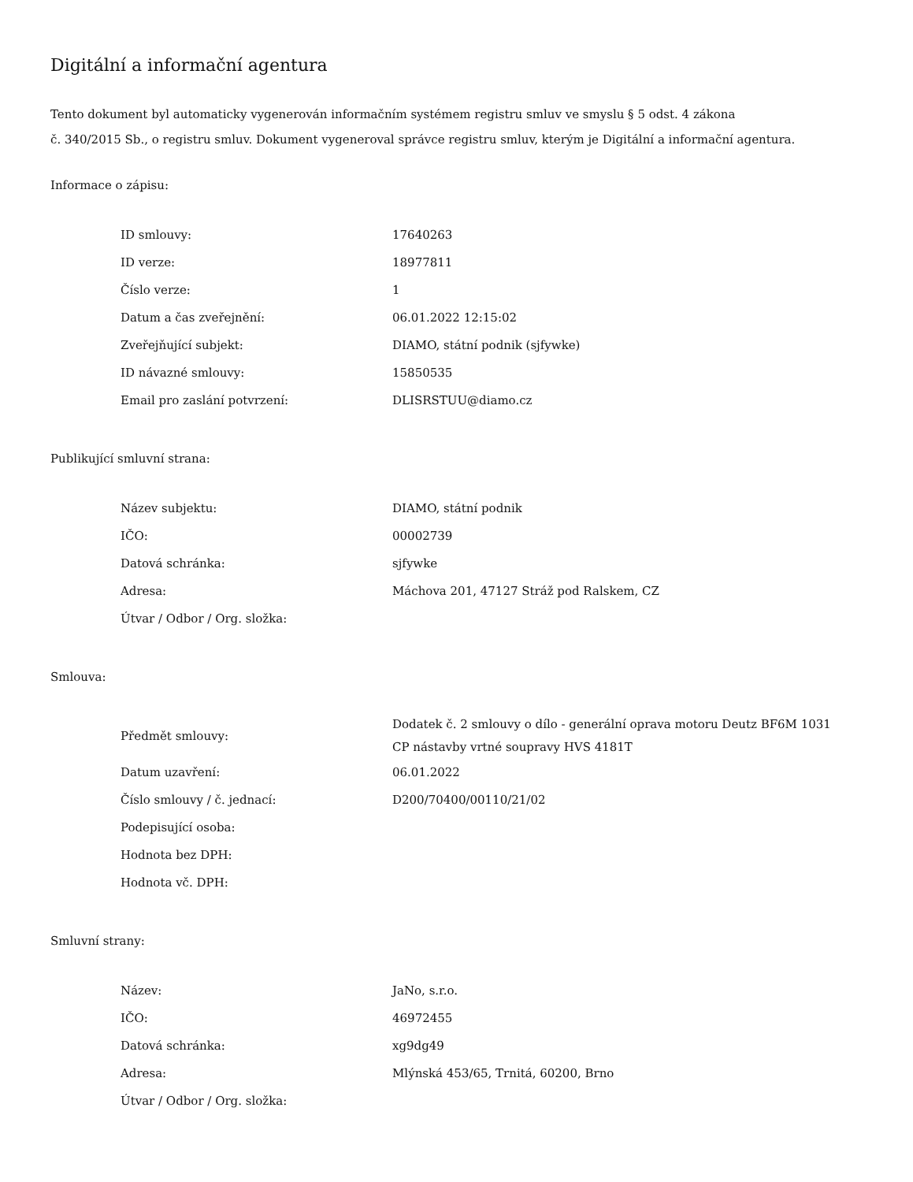Digitální a informační agentura
Tento dokument byl automaticky vygenerován informačním systémem registru smluv ve smyslu § 5 odst. 4 zákona
č. 340/2015 Sb., o registru smluv. Dokument vygeneroval správce registru smluv, kterým je Digitální a informační agentura.
Informace o zápisu:
| ID smlouvy: | 17640263 |
| ID verze: | 18977811 |
| Číslo verze: | 1 |
| Datum a čas zveřejnění: | 06.01.2022 12:15:02 |
| Zveřejňující subjekt: | DIAMO, státní podnik (sjfywke) |
| ID návazné smlouvy: | 15850535 |
| Email pro zaslání potvrzení: | DLISRSTUU@diamo.cz |
Publikující smluvní strana:
| Název subjektu: | DIAMO, státní podnik |
| IČO: | 00002739 |
| Datová schránka: | sjfywke |
| Adresa: | Máchova 201, 47127 Stráž pod Ralskem, CZ |
| Útvar / Odbor / Org. složka: | |
Smlouva:
| Předmět smlouvy: | Dodatek č. 2 smlouvy o dílo - generální oprava motoru Deutz BF6M 1031 CP nástavby vrtné soupravy HVS 4181T |
| Datum uzavření: | 06.01.2022 |
| Číslo smlouvy / č. jednací: | D200/70400/00110/21/02 |
| Podepisující osoba: | |
| Hodnota bez DPH: | |
| Hodnota vč. DPH: | |
Smluvní strany:
| Název: | JaNo, s.r.o. |
| IČO: | 46972455 |
| Datová schránka: | xg9dg49 |
| Adresa: | Mlýnská 453/65, Trnitá, 60200, Brno |
| Útvar / Odbor / Org. složka: | |